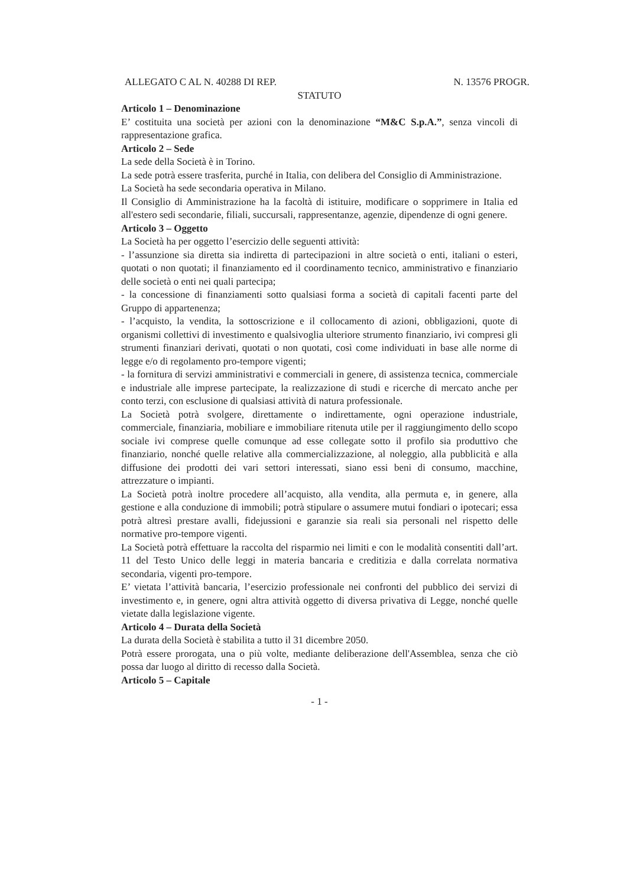ALLEGATO C AL N. 40288 DI REP. N. 13576 PROGR.
STATUTO
Articolo 1 – Denominazione
E’ costituita una società per azioni con la denominazione “M&C S.p.A.”, senza vincoli di rappresentazione grafica.
Articolo 2 – Sede
La sede della Società è in Torino.
La sede potrà essere trasferita, purché in Italia, con delibera del Consiglio di Amministrazione.
La Società ha sede secondaria operativa in Milano.
Il Consiglio di Amministrazione ha la facoltà di istituire, modificare o sopprimere in Italia ed all'estero sedi secondarie, filiali, succursali, rappresentanze, agenzie, dipendenze di ogni genere.
Articolo 3 – Oggetto
La Società ha per oggetto l’esercizio delle seguenti attività:
- l’assunzione sia diretta sia indiretta di partecipazioni in altre società o enti, italiani o esteri, quotati o non quotati; il finanziamento ed il coordinamento tecnico, amministrativo e finanziario delle società o enti nei quali partecipa;
- la concessione di finanziamenti sotto qualsiasi forma a società di capitali facenti parte del Gruppo di appartenenza;
- l’acquisto, la vendita, la sottoscrizione e il collocamento di azioni, obbligazioni, quote di organismi collettivi di investimento e qualsivoglia ulteriore strumento finanziario, ivi compresi gli strumenti finanziari derivati, quotati o non quotati, così come individuati in base alle norme di legge e/o di regolamento pro-tempore vigenti;
- la fornitura di servizi amministrativi e commerciali in genere, di assistenza tecnica, commerciale e industriale alle imprese partecipate, la realizzazione di studi e ricerche di mercato anche per conto terzi, con esclusione di qualsiasi attività di natura professionale.
La Società potrà svolgere, direttamente o indirettamente, ogni operazione industriale, commerciale, finanziaria, mobiliare e immobiliare ritenuta utile per il raggiungimento dello scopo sociale ivi comprese quelle comunque ad esse collegate sotto il profilo sia produttivo che finanziario, nonché quelle relative alla commercializzazione, al noleggio, alla pubblicità e alla diffusione dei prodotti dei vari settori interessati, siano essi beni di consumo, macchine, attrezzature o impianti.
La Società potrà inoltre procedere all’acquisto, alla vendita, alla permuta e, in genere, alla gestione e alla conduzione di immobili; potrà stipulare o assumere mutui fondiari o ipotecari; essa potrà altresì prestare avalli, fidejussioni e garanzie sia reali sia personali nel rispetto delle normative pro-tempore vigenti.
La Società potrà effettuare la raccolta del risparmio nei limiti e con le modalità consentiti dall’art. 11 del Testo Unico delle leggi in materia bancaria e creditizia e dalla correlata normativa secondaria, vigenti pro-tempore.
E’ vietata l’attività bancaria, l’esercizio professionale nei confronti del pubblico dei servizi di investimento e, in genere, ogni altra attività oggetto di diversa privativa di Legge, nonché quelle vietate dalla legislazione vigente.
Articolo 4 – Durata della Società
La durata della Società è stabilita a tutto il 31 dicembre 2050.
Potrà essere prorogata, una o più volte, mediante deliberazione dell'Assemblea, senza che ciò possa dar luogo al diritto di recesso dalla Società.
Articolo 5 – Capitale
- 1 -